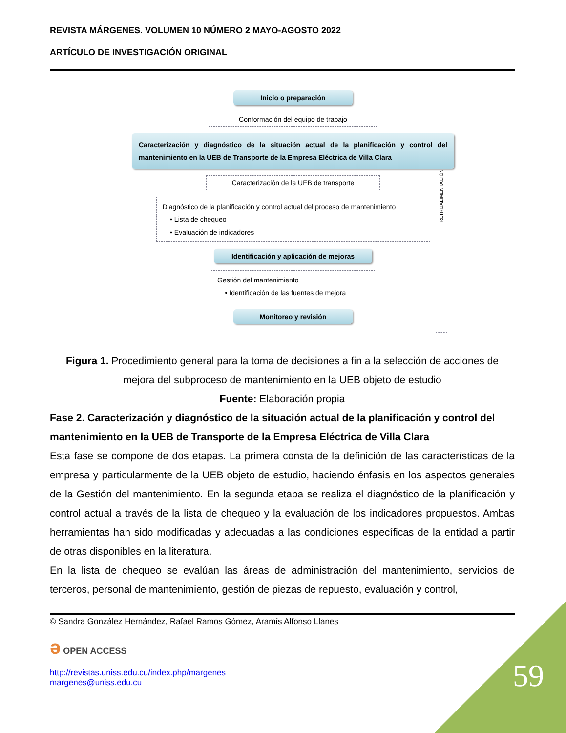REVISTA MÁRGENES. VOLUMEN 10 NÚMERO 2 MAYO-AGOSTO 2022
ARTÍCULO DE INVESTIGACIÓN ORIGINAL
Inicio o preparación
Conformación del equipo de trabajo
Caracterización y diagnóstico de la situación actual de la planificación y control del mantenimiento en la UEB de Transporte de la Empresa Eléctrica de Villa Clara
Caracterización de la UEB de transporte
Diagnóstico de la planificación y control actual del proceso de mantenimiento
• Lista de chequeo
• Evaluación de indicadores
Identificación y aplicación de mejoras
Gestión del mantenimiento
• Identificación de las fuentes de mejora
Monitoreo y revisión
RETROALIMENTACIÓN
Figura 1. Procedimiento general para la toma de decisiones a fin a la selección de acciones de mejora del subproceso de mantenimiento en la UEB objeto de estudio
Fuente: Elaboración propia
Fase 2. Caracterización y diagnóstico de la situación actual de la planificación y control del mantenimiento en la UEB de Transporte de la Empresa Eléctrica de Villa Clara
Esta fase se compone de dos etapas. La primera consta de la definición de las características de la empresa y particularmente de la UEB objeto de estudio, haciendo énfasis en los aspectos generales de la Gestión del mantenimiento. En la segunda etapa se realiza el diagnóstico de la planificación y control actual a través de la lista de chequeo y la evaluación de los indicadores propuestos. Ambas herramientas han sido modificadas y adecuadas a las condiciones específicas de la entidad a partir de otras disponibles en la literatura.
En la lista de chequeo se evalúan las áreas de administración del mantenimiento, servicios de terceros, personal de mantenimiento, gestión de piezas de repuesto, evaluación y control,
© Sandra González Hernández, Rafael Ramos Gómez, Aramís Alfonso Llanes
ə OPEN ACCESS
http://revistas.uniss.edu.cu/index.php/margenes
margenes@uniss.edu.cu
59